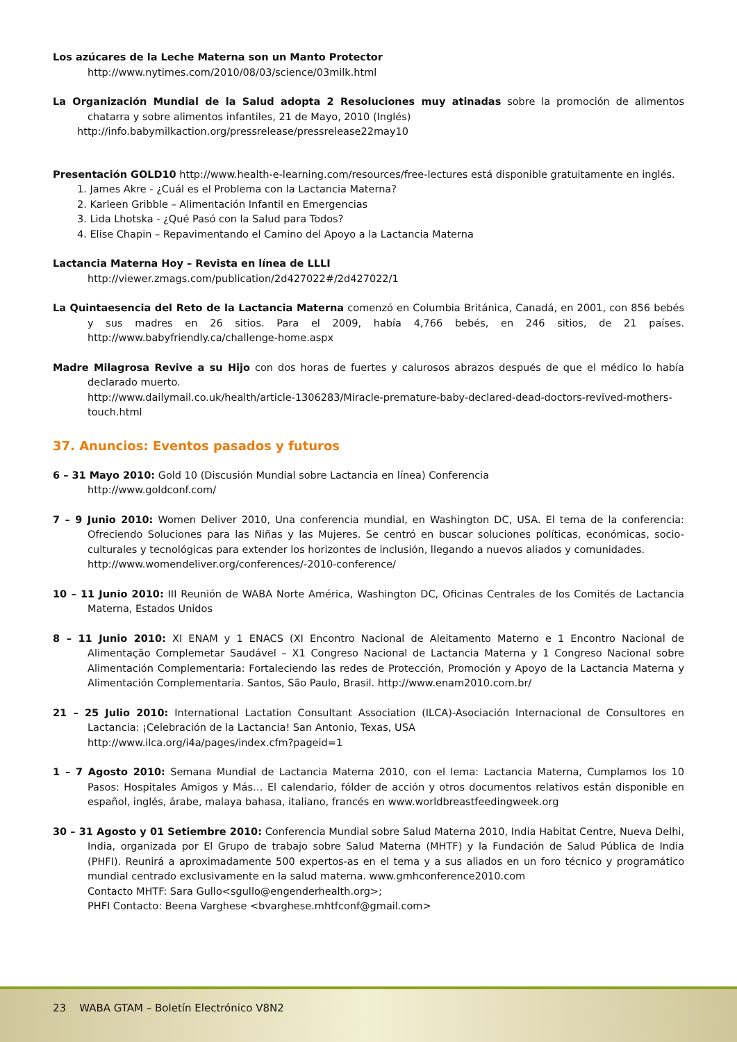Los azúcares de la Leche Materna son un Manto Protector
http://www.nytimes.com/2010/08/03/science/03milk.html
La Organización Mundial de la Salud adopta 2 Resoluciones muy atinadas sobre la promoción de alimentos chatarra y sobre alimentos infantiles, 21 de Mayo, 2010 (Inglés)
http://info.babymilkaction.org/pressrelease/pressrelease22may10
Presentación GOLD10 http://www.health-e-learning.com/resources/free-lectures está disponible gratuitamente en inglés.
1. James Akre - ¿Cuál es el Problema con la Lactancia Materna?
2. Karleen Gribble – Alimentación Infantil en Emergencias
3. Lida Lhotska - ¿Qué Pasó con la Salud para Todos?
4. Elise Chapin – Repavimentando el Camino del Apoyo a la Lactancia Materna
Lactancia Materna Hoy – Revista en línea de LLLI
http://viewer.zmags.com/publication/2d427022#/2d427022/1
La Quintaesencia del Reto de la Lactancia Materna comenzó en Columbia Británica, Canadá, en 2001, con 856 bebés y sus madres en 26 sitios. Para el 2009, había 4,766 bebés, en 246 sitios, de 21 países. http://www.babyfriendly.ca/challenge-home.aspx
Madre Milagrosa Revive a su Hijo con dos horas de fuertes y calurosos abrazos después de que el médico lo había declarado muerto.
http://www.dailymail.co.uk/health/article-1306283/Miracle-premature-baby-declared-dead-doctors-revived-mothers-touch.html
37. Anuncios: Eventos pasados y futuros
6 – 31 Mayo 2010: Gold 10 (Discusión Mundial sobre Lactancia en línea) Conferencia
http://www.goldconf.com/
7 – 9 Junio 2010: Women Deliver 2010, Una conferencia mundial, en Washington DC, USA. El tema de la conferencia: Ofreciendo Soluciones para las Niñas y las Mujeres. Se centró en buscar soluciones políticas, económicas, socio-culturales y tecnológicas para extender los horizontes de inclusión, llegando a nuevos aliados y comunidades.
http://www.womendeliver.org/conferences/-2010-conference/
10 – 11 Junio 2010: III Reunión de WABA Norte América, Washington DC, Oficinas Centrales de los Comités de Lactancia Materna, Estados Unidos
8 – 11 Junio 2010: XI ENAM y 1 ENACS (XI Encontro Nacional de Aleitamento Materno e 1 Encontro Nacional de Alimentação Complemetar Saudável – X1 Congreso Nacional de Lactancia Materna y 1 Congreso Nacional sobre Alimentación Complementaria: Fortaleciendo las redes de Protección, Promoción y Apoyo de la Lactancia Materna y Alimentación Complementaria. Santos, São Paulo, Brasil. http://www.enam2010.com.br/
21 – 25 Julio 2010: International Lactation Consultant Association (ILCA)-Asociación Internacional de Consultores en Lactancia: ¡Celebración de la Lactancia! San Antonio, Texas, USA
http://www.ilca.org/i4a/pages/index.cfm?pageid=1
1 – 7 Agosto 2010: Semana Mundial de Lactancia Materna 2010, con el lema: Lactancia Materna, Cumplamos los 10 Pasos: Hospitales Amigos y Más… El calendario, fólder de acción y otros documentos relativos están disponible en español, inglés, árabe, malaya bahasa, italiano, francés en www.worldbreastfeedingweek.org
30 – 31 Agosto y 01 Setiembre 2010: Conferencia Mundial sobre Salud Materna 2010, India Habitat Centre, Nueva Delhi, India, organizada por El Grupo de trabajo sobre Salud Materna (MHTF) y la Fundación de Salud Pública de India (PHFI). Reunirá a aproximadamente 500 expertos-as en el tema y a sus aliados en un foro técnico y programático mundial centrado exclusivamente en la salud materna. www.gmhconference2010.com
Contacto MHTF: Sara Gullo<sgullo@engenderhealth.org>;
PHFI Contacto: Beena Varghese <bvarghese.mhtfconf@gmail.com>
23 WABA GTAM – Boletín Electrónico V8N2